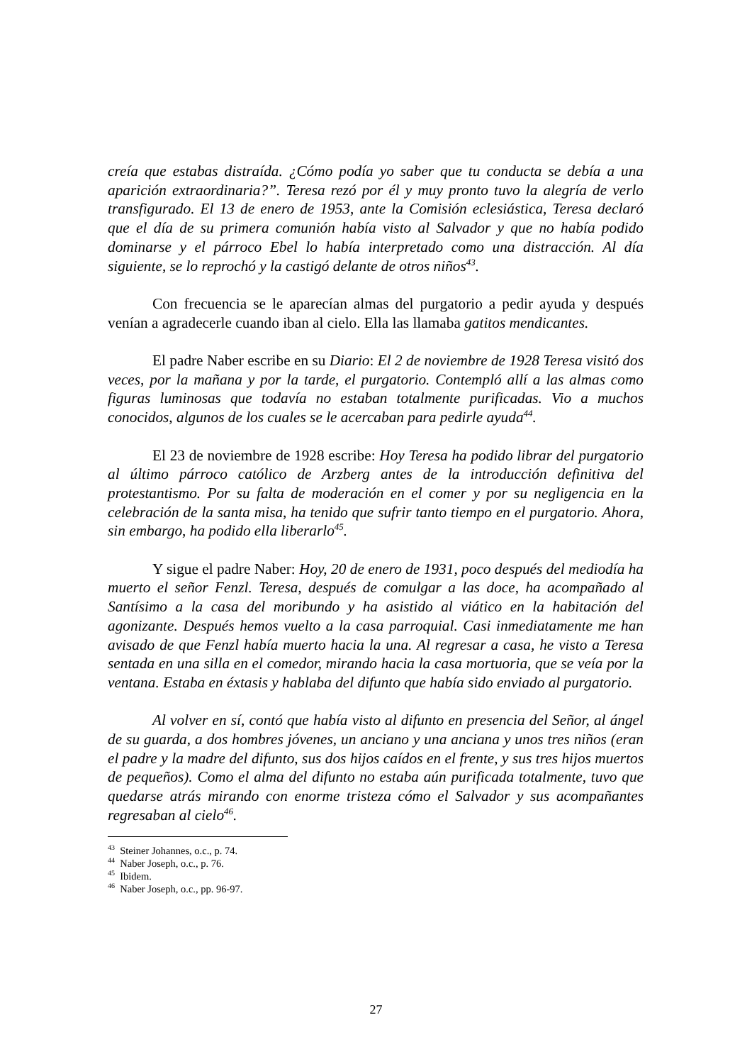creía que estabas distraída. ¿Cómo podía yo saber que tu conducta se debía a una aparición extraordinaria?”. Teresa rezó por él y muy pronto tuvo la alegría de verlo transfigurado. El 13 de enero de 1953, ante la Comisión eclesiástica, Teresa declaró que el día de su primera comunión había visto al Salvador y que no había podido dominarse y el párroco Ebel lo había interpretado como una distracción. Al día siguiente, se lo reprochó y la castigó delante de otros niños<sup>43</sup>.
Con frecuencia se le aparecían almas del purgatorio a pedir ayuda y después venían a agradecerle cuando iban al cielo. Ella las llamaba gatitos mendicantes.
El padre Naber escribe en su Diario: El 2 de noviembre de 1928 Teresa visitó dos veces, por la mañana y por la tarde, el purgatorio. Contempló allí a las almas como figuras luminosas que todavía no estaban totalmente purificadas. Vio a muchos conocidos, algunos de los cuales se le acercaban para pedirle ayuda<sup>44</sup>.
El 23 de noviembre de 1928 escribe: Hoy Teresa ha podido librar del purgatorio al último párroco católico de Arzberg antes de la introducción definitiva del protestantismo. Por su falta de moderación en el comer y por su negligencia en la celebración de la santa misa, ha tenido que sufrir tanto tiempo en el purgatorio. Ahora, sin embargo, ha podido ella liberarlo<sup>45</sup>.
Y sigue el padre Naber: Hoy, 20 de enero de 1931, poco después del mediodía ha muerto el señor Fenzl. Teresa, después de comulgar a las doce, ha acompañado al Santísimo a la casa del moribundo y ha asistido al viático en la habitación del agonizante. Después hemos vuelto a la casa parroquial. Casi inmediatamente me han avisado de que Fenzl había muerto hacia la una. Al regresar a casa, he visto a Teresa sentada en una silla en el comedor, mirando hacia la casa mortuoria, que se veía por la ventana. Estaba en éxtasis y hablaba del difunto que había sido enviado al purgatorio.
Al volver en sí, contó que había visto al difunto en presencia del Señor, al ángel de su guarda, a dos hombres jóvenes, un anciano y una anciana y unos tres niños (eran el padre y la madre del difunto, sus dos hijos caídos en el frente, y sus tres hijos muertos de pequeños). Como el alma del difunto no estaba aún purificada totalmente, tuvo que quedarse atrás mirando con enorme tristeza cómo el Salvador y sus acompañantes regresaban al cielo<sup>46</sup>.
<sup>43</sup> Steiner Johannes, o.c., p. 74.
<sup>44</sup> Naber Joseph, o.c., p. 76.
<sup>45</sup> Ibidem.
<sup>46</sup> Naber Joseph, o.c., pp. 96-97.
27